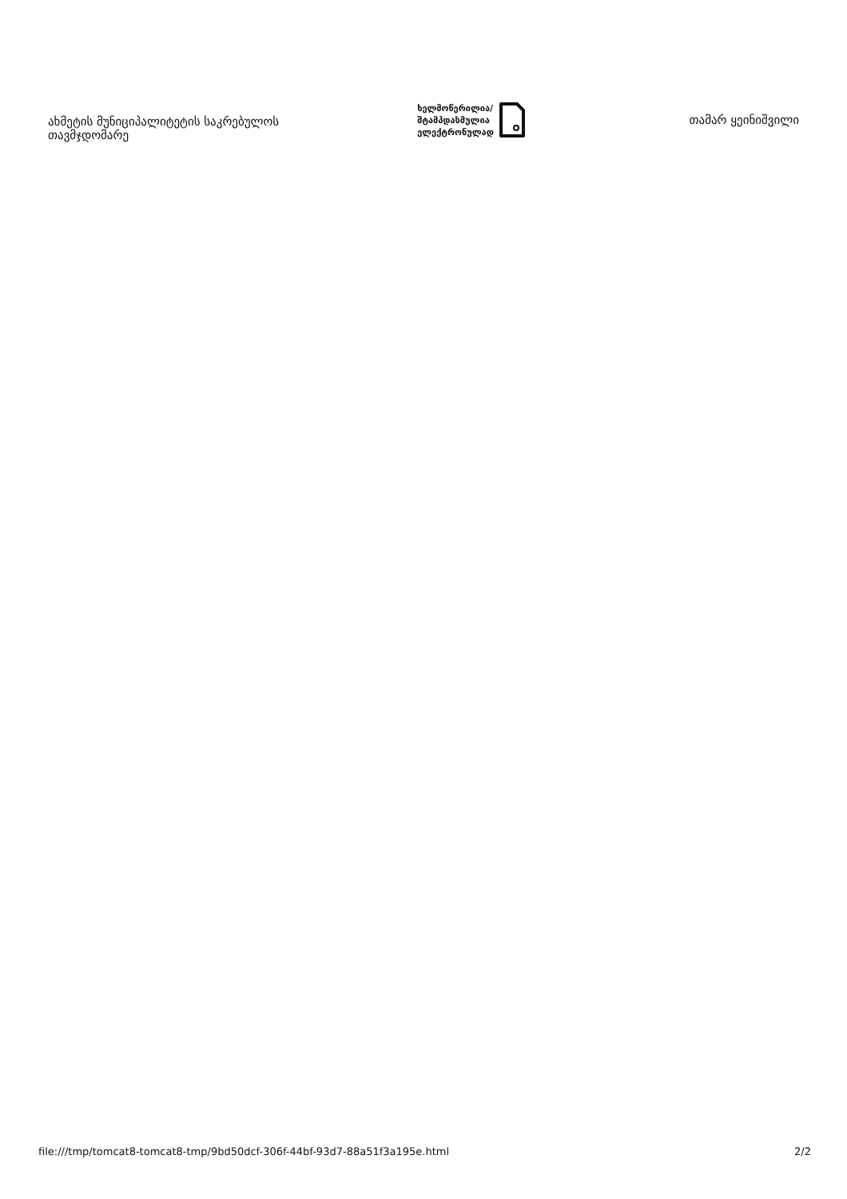ახმეტის მუნიციპალიტეტის საკრებულოს თავმჯდომარე
ხელმოწერილია/
შტამპდასმულია
ელექტრონულად
თამარ ყეინიშვილი
file:///tmp/tomcat8-tomcat8-tmp/9bd50dcf-306f-44bf-93d7-88a51f3a195e.html 2/2